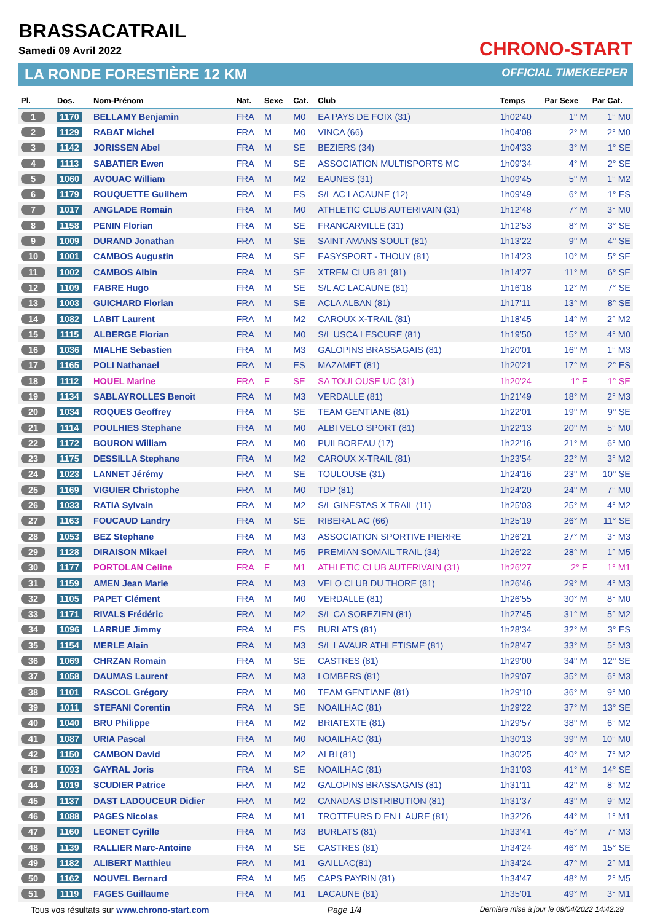BRASSACATRAIL
Samedi 09 Avril 2022
LA RONDE FORESTIÈRE 12 KM
CHRONO-START
OFFICIAL TIMEKEEPER
| Pl. | Dos. | Nom-Prénom | Nat. | Sexe | Cat. | Club | Temps | Par Sexe | Par Cat. |
| --- | --- | --- | --- | --- | --- | --- | --- | --- | --- |
| 1 | 1170 | BELLAMY Benjamin | FRA | M | M0 | EA PAYS DE FOIX (31) | 1h02'40 | 1° M | 1° M0 |
| 2 | 1129 | RABAT Michel | FRA | M | M0 | VINCA (66) | 1h04'08 | 2° M | 2° M0 |
| 3 | 1142 | JORISSEN Abel | FRA | M | SE | BEZIERS (34) | 1h04'33 | 3° M | 1° SE |
| 4 | 1113 | SABATIER Ewen | FRA | M | SE | ASSOCIATION MULTISPORTS MC | 1h09'34 | 4° M | 2° SE |
| 5 | 1060 | AVOUAC William | FRA | M | M2 | EAUNES (31) | 1h09'45 | 5° M | 1° M2 |
| 6 | 1179 | ROUQUETTE Guilhem | FRA | M | ES | S/L AC LACAUNE (12) | 1h09'49 | 6° M | 1° ES |
| 7 | 1017 | ANGLADE Romain | FRA | M | M0 | ATHLETIC CLUB AUTERIVAIN (31) | 1h12'48 | 7° M | 3° M0 |
| 8 | 1158 | PENIN Florian | FRA | M | SE | FRANCARVILLE (31) | 1h12'53 | 8° M | 3° SE |
| 9 | 1009 | DURAND Jonathan | FRA | M | SE | SAINT AMANS SOULT (81) | 1h13'22 | 9° M | 4° SE |
| 10 | 1001 | CAMBOS Augustin | FRA | M | SE | EASYSPORT - THOUY (81) | 1h14'23 | 10° M | 5° SE |
| 11 | 1002 | CAMBOS Albin | FRA | M | SE | XTREM CLUB 81 (81) | 1h14'27 | 11° M | 6° SE |
| 12 | 1109 | FABRE Hugo | FRA | M | SE | S/L AC LACAUNE (81) | 1h16'18 | 12° M | 7° SE |
| 13 | 1003 | GUICHARD Florian | FRA | M | SE | ACLA ALBAN (81) | 1h17'11 | 13° M | 8° SE |
| 14 | 1082 | LABIT Laurent | FRA | M | M2 | CAROUX X-TRAIL (81) | 1h18'45 | 14° M | 2° M2 |
| 15 | 1115 | ALBERGE Florian | FRA | M | M0 | S/L USCA LESCURE (81) | 1h19'50 | 15° M | 4° M0 |
| 16 | 1036 | MIALHE Sebastien | FRA | M | M3 | GALOPINS BRASSAGAIS (81) | 1h20'01 | 16° M | 1° M3 |
| 17 | 1165 | POLI Nathanael | FRA | M | ES | MAZAMET (81) | 1h20'21 | 17° M | 2° ES |
| 18 | 1112 | HOUEL Marine | FRA | F | SE | SA TOULOUSE UC (31) | 1h20'24 | 1° F | 1° SE |
| 19 | 1134 | SABLAYROLLES Benoit | FRA | M | M3 | VERDALLE (81) | 1h21'49 | 18° M | 2° M3 |
| 20 | 1034 | ROQUES Geoffrey | FRA | M | SE | TEAM GENTIANE (81) | 1h22'01 | 19° M | 9° SE |
| 21 | 1114 | POULHIES Stephane | FRA | M | M0 | ALBI VELO SPORT (81) | 1h22'13 | 20° M | 5° M0 |
| 22 | 1172 | BOURON William | FRA | M | M0 | PUILBOREAU (17) | 1h22'16 | 21° M | 6° M0 |
| 23 | 1175 | DESSILLA Stephane | FRA | M | M2 | CAROUX X-TRAIL (81) | 1h23'54 | 22° M | 3° M2 |
| 24 | 1023 | LANNET Jérémy | FRA | M | SE | TOULOUSE (31) | 1h24'16 | 23° M | 10° SE |
| 25 | 1169 | VIGUIER Christophe | FRA | M | M0 | TDP (81) | 1h24'20 | 24° M | 7° M0 |
| 26 | 1033 | RATIA Sylvain | FRA | M | M2 | S/L GINESTAS X TRAIL (11) | 1h25'03 | 25° M | 4° M2 |
| 27 | 1163 | FOUCAUD Landry | FRA | M | SE | RIBERAL AC (66) | 1h25'19 | 26° M | 11° SE |
| 28 | 1053 | BEZ Stephane | FRA | M | M3 | ASSOCIATION SPORTIVE PIERRE | 1h26'21 | 27° M | 3° M3 |
| 29 | 1128 | DIRAISON Mikael | FRA | M | M5 | PREMIAN SOMAIL TRAIL (34) | 1h26'22 | 28° M | 1° M5 |
| 30 | 1177 | PORTOLAN Celine | FRA | F | M1 | ATHLETIC CLUB AUTERIVAIN (31) | 1h26'27 | 2° F | 1° M1 |
| 31 | 1159 | AMEN Jean Marie | FRA | M | M3 | VELO CLUB DU THORE (81) | 1h26'46 | 29° M | 4° M3 |
| 32 | 1105 | PAPET Clément | FRA | M | M0 | VERDALLE (81) | 1h26'55 | 30° M | 8° M0 |
| 33 | 1171 | RIVALS Frédéric | FRA | M | M2 | S/L CA SOREZIEN (81) | 1h27'45 | 31° M | 5° M2 |
| 34 | 1096 | LARRUE Jimmy | FRA | M | ES | BURLATS (81) | 1h28'34 | 32° M | 3° ES |
| 35 | 1154 | MERLE Alain | FRA | M | M3 | S/L LAVAUR ATHLETISME (81) | 1h28'47 | 33° M | 5° M3 |
| 36 | 1069 | CHRZAN Romain | FRA | M | SE | CASTRES (81) | 1h29'00 | 34° M | 12° SE |
| 37 | 1058 | DAUMAS Laurent | FRA | M | M3 | LOMBERS (81) | 1h29'07 | 35° M | 6° M3 |
| 38 | 1101 | RASCOL Grégory | FRA | M | M0 | TEAM GENTIANE (81) | 1h29'10 | 36° M | 9° M0 |
| 39 | 1011 | STEFANI Corentin | FRA | M | SE | NOAILHAC (81) | 1h29'22 | 37° M | 13° SE |
| 40 | 1040 | BRU Philippe | FRA | M | M2 | BRIATEXTE (81) | 1h29'57 | 38° M | 6° M2 |
| 41 | 1087 | URIA Pascal | FRA | M | M0 | NOAILHAC (81) | 1h30'13 | 39° M | 10° M0 |
| 42 | 1150 | CAMBON David | FRA | M | M2 | ALBI (81) | 1h30'25 | 40° M | 7° M2 |
| 43 | 1093 | GAYRAL Joris | FRA | M | SE | NOAILHAC (81) | 1h31'03 | 41° M | 14° SE |
| 44 | 1019 | SCUDIER Patrice | FRA | M | M2 | GALOPINS BRASSAGAIS (81) | 1h31'11 | 42° M | 8° M2 |
| 45 | 1137 | DAST LADOUCEUR Didier | FRA | M | M2 | CANADAS DISTRIBUTION (81) | 1h31'37 | 43° M | 9° M2 |
| 46 | 1088 | PAGES Nicolas | FRA | M | M1 | TROTTEURS D EN L AURE (81) | 1h32'26 | 44° M | 1° M1 |
| 47 | 1160 | LEONET Cyrille | FRA | M | M3 | BURLATS (81) | 1h33'41 | 45° M | 7° M3 |
| 48 | 1139 | RALLIER Marc-Antoine | FRA | M | SE | CASTRES (81) | 1h34'24 | 46° M | 15° SE |
| 49 | 1182 | ALIBERT Matthieu | FRA | M | M1 | GAILLAC(81) | 1h34'24 | 47° M | 2° M1 |
| 50 | 1162 | NOUVEL Bernard | FRA | M | M5 | CAPS PAYRIN (81) | 1h34'47 | 48° M | 2° M5 |
| 51 | 1119 | FAGES Guillaume | FRA | M | M1 | LACAUNE (81) | 1h35'01 | 49° M | 3° M1 |
Tous vos résultats sur www.chrono-start.com Page 1/4 Dernière mise à jour le 09/04/2022 14:42:29